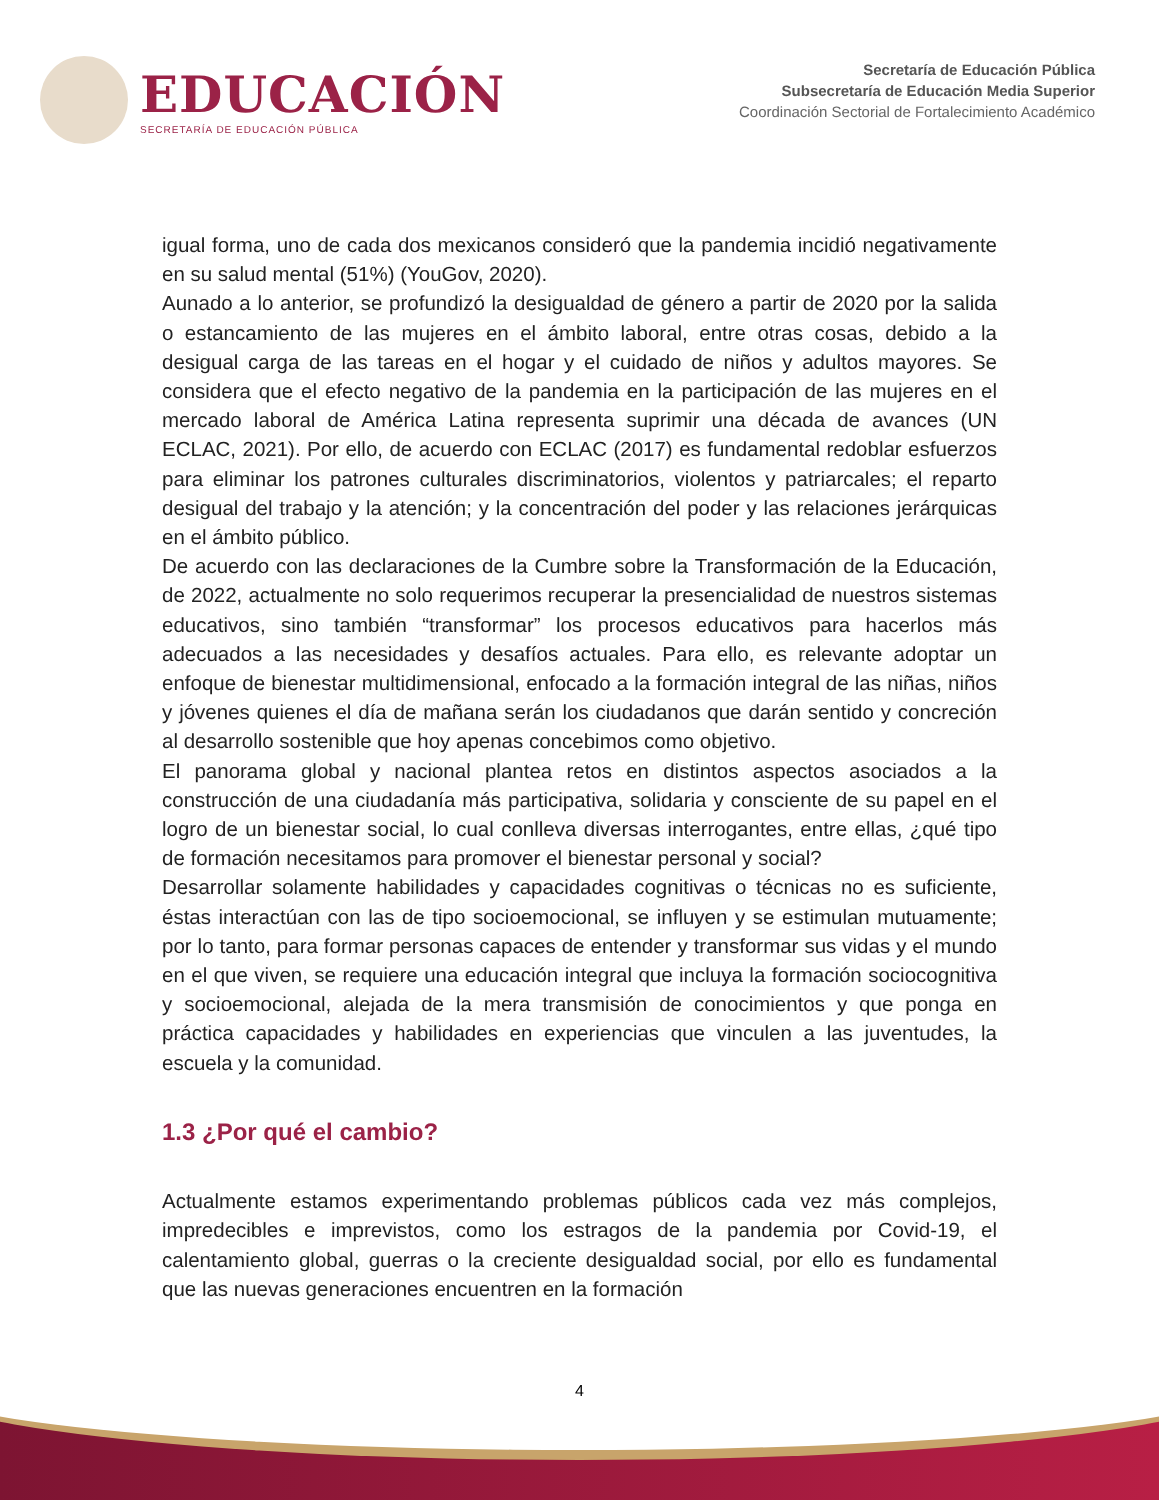EDUCACIÓN
SECRETARÍA DE EDUCACIÓN PÚBLICA
Secretaría de Educación Pública
Subsecretaría de Educación Media Superior
Coordinación Sectorial de Fortalecimiento Académico
igual forma, uno de cada dos mexicanos consideró que la pandemia incidió negativamente en su salud mental (51%) (YouGov, 2020).
Aunado a lo anterior, se profundizó la desigualdad de género a partir de 2020 por la salida o estancamiento de las mujeres en el ámbito laboral, entre otras cosas, debido a la desigual carga de las tareas en el hogar y el cuidado de niños y adultos mayores. Se considera que el efecto negativo de la pandemia en la participación de las mujeres en el mercado laboral de América Latina representa suprimir una década de avances (UN ECLAC, 2021). Por ello, de acuerdo con ECLAC (2017) es fundamental redoblar esfuerzos para eliminar los patrones culturales discriminatorios, violentos y patriarcales; el reparto desigual del trabajo y la atención; y la concentración del poder y las relaciones jerárquicas en el ámbito público.
De acuerdo con las declaraciones de la Cumbre sobre la Transformación de la Educación, de 2022, actualmente no solo requerimos recuperar la presencialidad de nuestros sistemas educativos, sino también “transformar” los procesos educativos para hacerlos más adecuados a las necesidades y desafíos actuales. Para ello, es relevante adoptar un enfoque de bienestar multidimensional, enfocado a la formación integral de las niñas, niños y jóvenes quienes el día de mañana serán los ciudadanos que darán sentido y concreción al desarrollo sostenible que hoy apenas concebimos como objetivo.
El panorama global y nacional plantea retos en distintos aspectos asociados a la construcción de una ciudadanía más participativa, solidaria y consciente de su papel en el logro de un bienestar social, lo cual conlleva diversas interrogantes, entre ellas, ¿qué tipo de formación necesitamos para promover el bienestar personal y social?
Desarrollar solamente habilidades y capacidades cognitivas o técnicas no es suficiente, éstas interactúan con las de tipo socioemocional, se influyen y se estimulan mutuamente; por lo tanto, para formar personas capaces de entender y transformar sus vidas y el mundo en el que viven, se requiere una educación integral que incluya la formación sociocognitiva y socioemocional, alejada de la mera transmisión de conocimientos y que ponga en práctica capacidades y habilidades en experiencias que vinculen a las juventudes, la escuela y la comunidad.
1.3 ¿Por qué el cambio?
Actualmente estamos experimentando problemas públicos cada vez más complejos, impredecibles e imprevistos, como los estragos de la pandemia por Covid-19, el calentamiento global, guerras o la creciente desigualdad social, por ello es fundamental que las nuevas generaciones encuentren en la formación
4